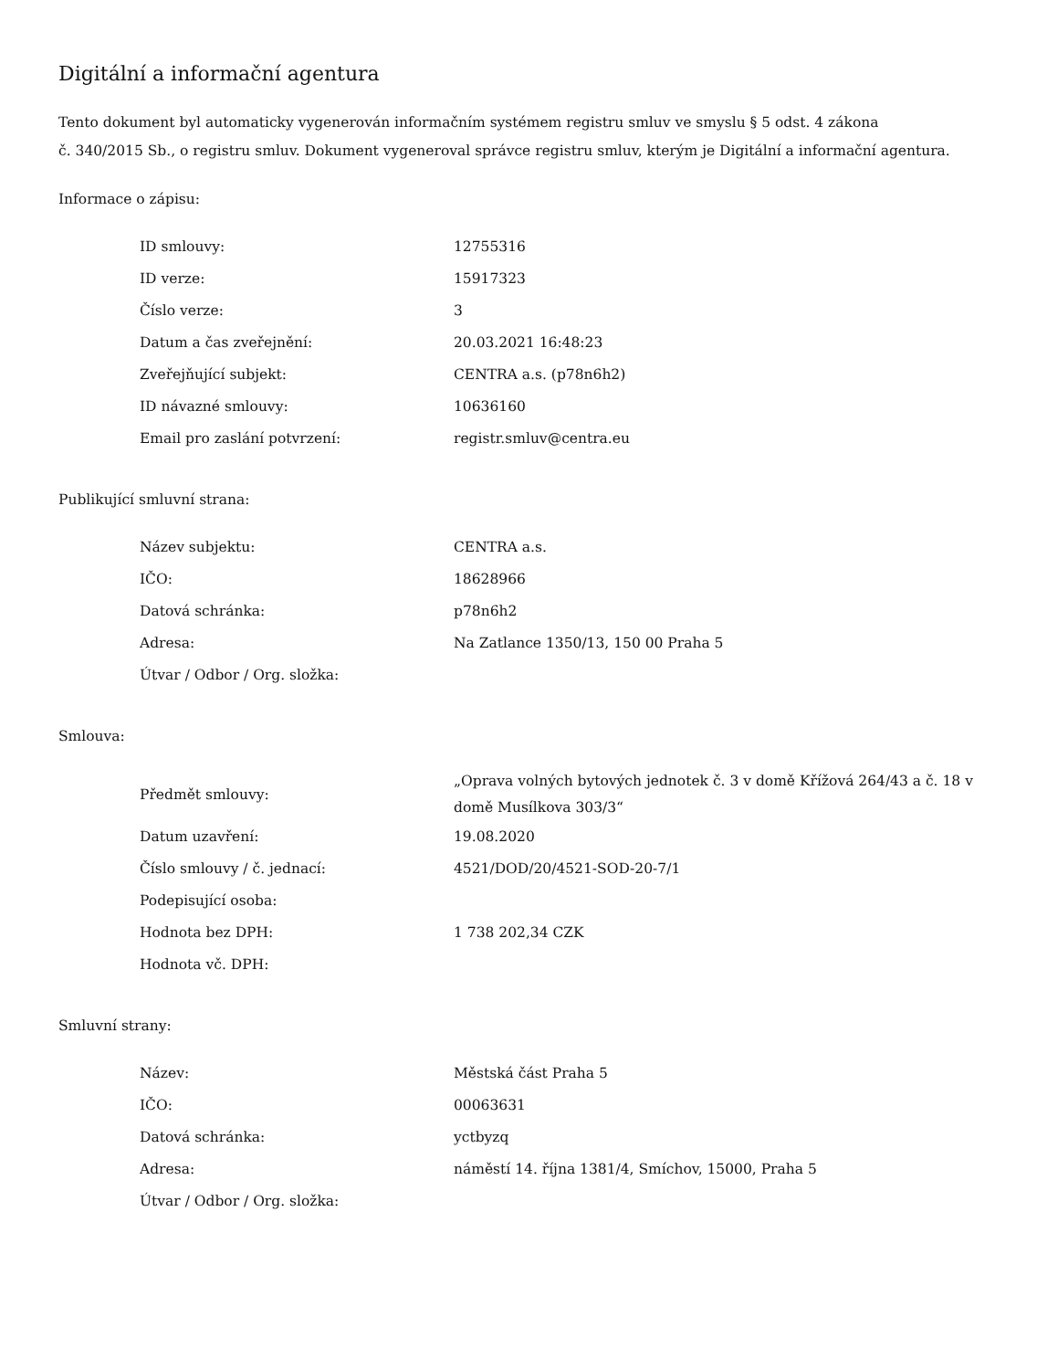Digitální a informační agentura
Tento dokument byl automaticky vygenerován informačním systémem registru smluv ve smyslu § 5 odst. 4 zákona
č. 340/2015 Sb., o registru smluv. Dokument vygeneroval správce registru smluv, kterým je Digitální a informační agentura.
Informace o zápisu:
| ID smlouvy: | 12755316 |
| ID verze: | 15917323 |
| Číslo verze: | 3 |
| Datum a čas zveřejnění: | 20.03.2021 16:48:23 |
| Zveřejňující subjekt: | CENTRA a.s. (p78n6h2) |
| ID návazné smlouvy: | 10636160 |
| Email pro zaslání potvrzení: | registr.smluv@centra.eu |
Publikující smluvní strana:
| Název subjektu: | CENTRA a.s. |
| IČO: | 18628966 |
| Datová schránka: | p78n6h2 |
| Adresa: | Na Zatlance 1350/13, 150 00 Praha 5 |
| Útvar / Odbor / Org. složka: | |
Smlouva:
| Předmět smlouvy: | „Oprava volných bytových jednotek č. 3 v domě Křížová 264/43 a č. 18 v domě Musílkova 303/3“ |
| Datum uzavření: | 19.08.2020 |
| Číslo smlouvy / č. jednací: | 4521/DOD/20/4521-SOD-20-7/1 |
| Podepisující osoba: | |
| Hodnota bez DPH: | 1 738 202,34 CZK |
| Hodnota vč. DPH: | |
Smluvní strany:
| Název: | Městská část Praha 5 |
| IČO: | 00063631 |
| Datová schránka: | yctbyzq |
| Adresa: | náměstí 14. října 1381/4, Smíchov, 15000, Praha 5 |
| Útvar / Odbor / Org. složka: | |